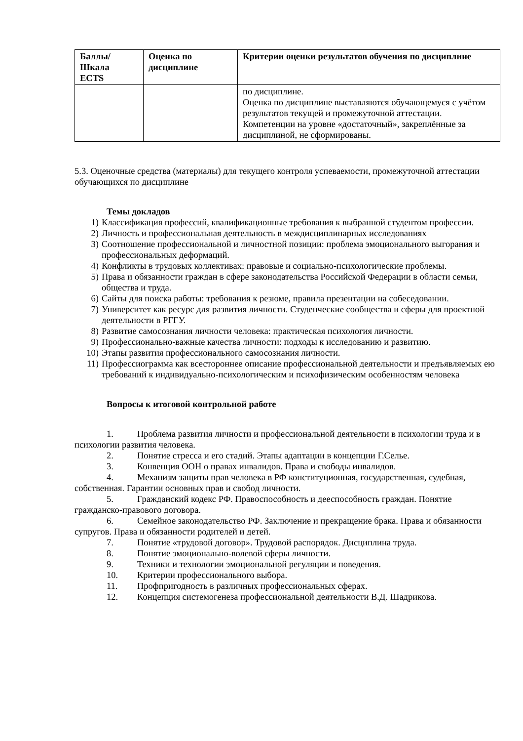| Баллы/ Шкала ECTS | Оценка по дисциплине | Критерии оценки результатов обучения по дисциплине |
| --- | --- | --- |
| | | по дисциплине. Оценка по дисциплине выставляются обучающемуся с учётом результатов текущей и промежуточной аттестации. Компетенции на уровне «достаточный», закреплённые за дисциплиной, не сформированы. |
5.3. Оценочные средства (материалы) для текущего контроля успеваемости, промежуточной аттестации обучающихся по дисциплине
Темы докладов
1) Классификация профессий, квалификационные требования к выбранной студентом профессии.
2) Личность и профессиональная деятельность в междисциплинарных исследованиях
3) Соотношение профессиональной и личностной позиции: проблема эмоционального выгорания и профессиональных деформаций.
4) Конфликты в трудовых коллективах: правовые и социально-психологические проблемы.
5) Права и обязанности граждан в сфере законодательства Российской Федерации в области семьи, общества и труда.
6) Сайты для поиска работы: требования к резюме, правила презентации на собеседовании.
7) Университет как ресурс для развития личности. Студенческие сообщества и сферы для проектной деятельности в РГГУ.
8) Развитие самосознания личности человека: практическая психология личности.
9) Профессионально-важные качества личности: подходы к исследованию и развитию.
10) Этапы развития профессионального самосознания личности.
11) Профессиограмма как всестороннее описание профессиональной деятельности и предъявляемых ею требований к индивидуально-психологическим и психофизическим особенностям человека
Вопросы к итоговой контрольной работе
1. Проблема развития личности и профессиональной деятельности в психологии труда и в психологии развития человека.
2. Понятие стресса и его стадий. Этапы адаптации в концепции Г.Селье.
3. Конвенция ООН о правах инвалидов. Права и свободы инвалидов.
4. Механизм защиты прав человека в РФ конституционная, государственная, судебная, собственная. Гарантии основных прав и свобод личности.
5. Гражданский кодекс РФ. Правоспособность и дееспособность граждан. Понятие гражданско-правового договора.
6. Семейное законодательство РФ. Заключение и прекращение брака. Права и обязанности супругов. Права и обязанности родителей и детей.
7. Понятие «трудовой договор». Трудовой распорядок. Дисциплина труда.
8. Понятие эмоционально-волевой сферы личности.
9. Техники и технологии эмоциональной регуляции и поведения.
10. Критерии профессионального выбора.
11. Профпригодность в различных профессиональных сферах.
12. Концепция системогенеза профессиональной деятельности В.Д. Шадрикова.